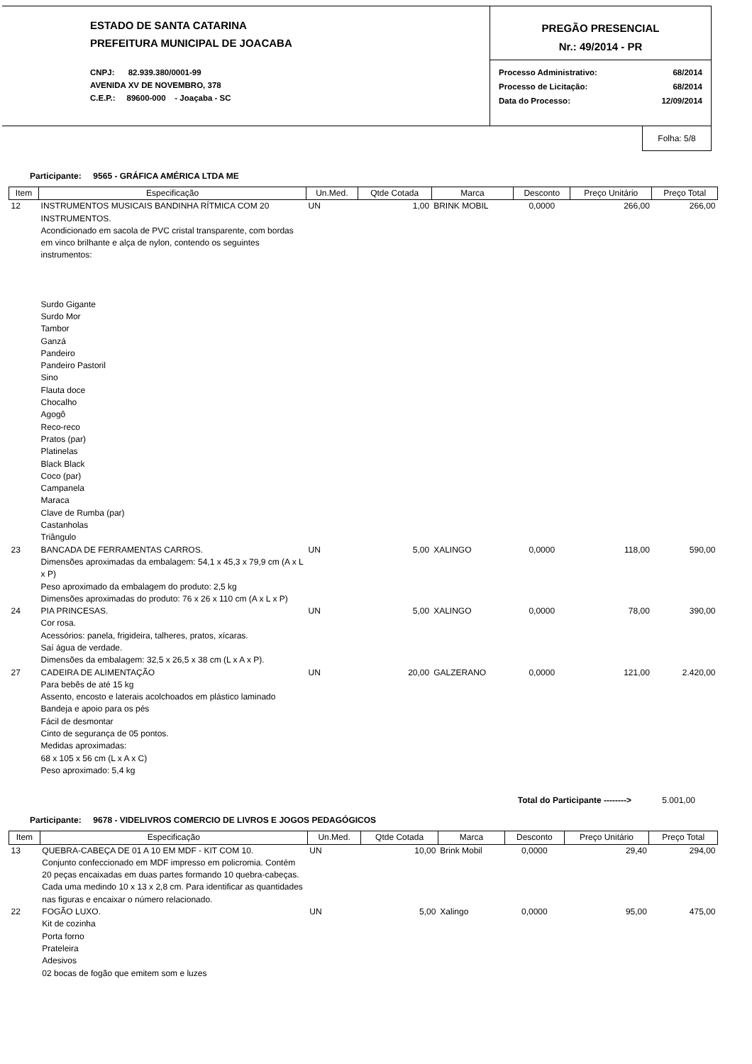ESTADO DE SANTA CATARINA
PREFEITURA MUNICIPAL DE JOACABA
CNPJ: 82.939.380/0001-99
AVENIDA XV DE NOVEMBRO, 378
C.E.P.: 89600-000 - Joaçaba - SC
PREGÃO PRESENCIAL
Nr.: 49/2014 - PR
| Processo Administrativo: | 68/2014 |
| Processo de Licitação: | 68/2014 |
| Data do Processo: | 12/09/2014 |
Folha: 5/8
Participante: 9565 - GRÁFICA AMÉRICA LTDA ME
| Item | Especificação | Un.Med. | Qtde Cotada | Marca | Desconto | Preço Unitário | Preço Total |
| --- | --- | --- | --- | --- | --- | --- | --- |
| 12 | INSTRUMENTOS MUSICAIS BANDINHA RÍTMICA COM 20 INSTRUMENTOS. Acondicionado em sacola de PVC cristal transparente, com bordas em vinco brilhante e alça de nylon, contendo os seguintes instrumentos: Surdo Gigante Surdo Mor Tambor Ganzá Pandeiro Pandeiro Pastoril Sino Flauta doce Chocalho Agogô Reco-reco Pratos (par) Platinelas Black Black Coco (par) Campanela Maraca Clave de Rumba (par) Castanholas Triângulo | UN | 1,00 | BRINK MOBIL | 0,0000 | 266,00 | 266,00 |
| 23 | BANCADA DE FERRAMENTAS CARROS. Dimensões aproximadas da embalagem: 54,1 x 45,3 x 79,9 cm (A x L x P) Peso aproximado da embalagem do produto: 2,5 kg Dimensões aproximadas do produto: 76 x 26 x 110 cm (A x L x P) | UN | 5,00 | XALINGO | 0,0000 | 118,00 | 590,00 |
| 24 | PIA PRINCESAS. Cor rosa. Acessórios: panela, frigideira, talheres, pratos, xícaras. Saí água de verdade. Dimensões da embalagem: 32,5 x 26,5 x 38 cm (L x A x P). | UN | 5,00 | XALINGO | 0,0000 | 78,00 | 390,00 |
| 27 | CADEIRA DE ALIMENTAÇÃO Para bebês de até 15 kg Assento, encosto e laterais acolchoados em plástico laminado Bandeja e apoio para os pés Fácil de desmontar Cinto de segurança de 05 pontos. Medidas aproximadas: 68 x 105 x 56 cm (L x A x C) Peso aproximado: 5,4 kg | UN | 20,00 | GALZERANO | 0,0000 | 121,00 | 2.420,00 |
Total do Participante --------> 5.001,00
Participante: 9678 - VIDELIVROS COMERCIO DE LIVROS E JOGOS PEDAGÓGICOS
| Item | Especificação | Un.Med. | Qtde Cotada | Marca | Desconto | Preço Unitário | Preço Total |
| --- | --- | --- | --- | --- | --- | --- | --- |
| 13 | QUEBRA-CABEÇA DE 01 A 10 EM MDF - KIT COM 10. Conjunto confeccionado em MDF impresso em policromia. Contém 20 peças encaixadas em duas partes formando 10 quebra-cabeças. Cada uma medindo 10 x 13 x 2,8 cm. Para identificar as quantidades nas figuras e encaixar o número relacionado. | UN | 10,00 | Brink Mobil | 0,0000 | 29,40 | 294,00 |
| 22 | FOGÃO LUXO. Kit de cozinha Porta forno Prateleira Adesivos 02 bocas de fogão que emitem som e luzes | UN | 5,00 | Xalingo | 0,0000 | 95,00 | 475,00 |